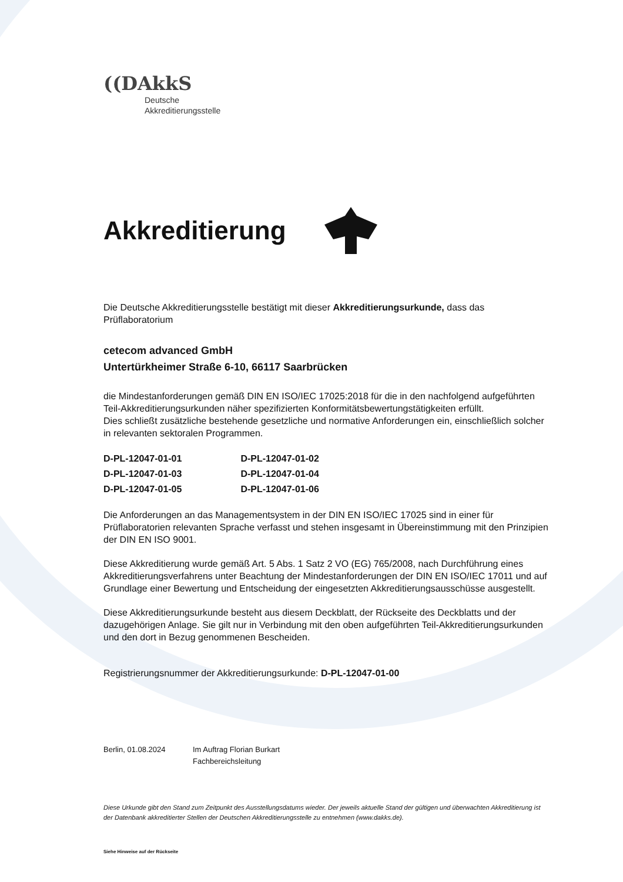((DAkkS
Deutsche
Akkreditierungsstelle
Akkreditierung
Die Deutsche Akkreditierungsstelle bestätigt mit dieser Akkreditierungsurkunde, dass das Prüflaboratorium
cetecom advanced GmbH
Untertürkheimer Straße 6-10, 66117 Saarbrücken
die Mindestanforderungen gemäß DIN EN ISO/IEC 17025:2018 für die in den nachfolgend aufgeführten Teil-Akkreditierungsurkunden näher spezifizierten Konformitätsbewertungstätigkeiten erfüllt.
Dies schließt zusätzliche bestehende gesetzliche und normative Anforderungen ein, einschließlich solcher in relevanten sektoralen Programmen.
| D-PL-12047-01-01 | D-PL-12047-01-02 |
| D-PL-12047-01-03 | D-PL-12047-01-04 |
| D-PL-12047-01-05 | D-PL-12047-01-06 |
Die Anforderungen an das Managementsystem in der DIN EN ISO/IEC 17025 sind in einer für Prüflaboratorien relevanten Sprache verfasst und stehen insgesamt in Übereinstimmung mit den Prinzipien der DIN EN ISO 9001.
Diese Akkreditierung wurde gemäß Art. 5 Abs. 1 Satz 2 VO (EG) 765/2008, nach Durchführung eines Akkreditierungsverfahrens unter Beachtung der Mindestanforderungen der DIN EN ISO/IEC 17011 und auf Grundlage einer Bewertung und Entscheidung der eingesetzten Akkreditierungsausschüsse ausgestellt.
Diese Akkreditierungsurkunde besteht aus diesem Deckblatt, der Rückseite des Deckblatts und der dazugehörigen Anlage. Sie gilt nur in Verbindung mit den oben aufgeführten Teil-Akkreditierungsurkunden und den dort in Bezug genommenen Bescheiden.
Registrierungsnummer der Akkreditierungsurkunde: D-PL-12047-01-00
Berlin, 01.08.2024 Im Auftrag Florian Burkart
Fachbereichsleitung
Diese Urkunde gibt den Stand zum Zeitpunkt des Ausstellungsdatums wieder. Der jeweils aktuelle Stand der gültigen und überwachten Akkreditierung ist der Datenbank akkreditierter Stellen der Deutschen Akkreditierungsstelle zu entnehmen (www.dakks.de).
Siehe Hinweise auf der Rückseite